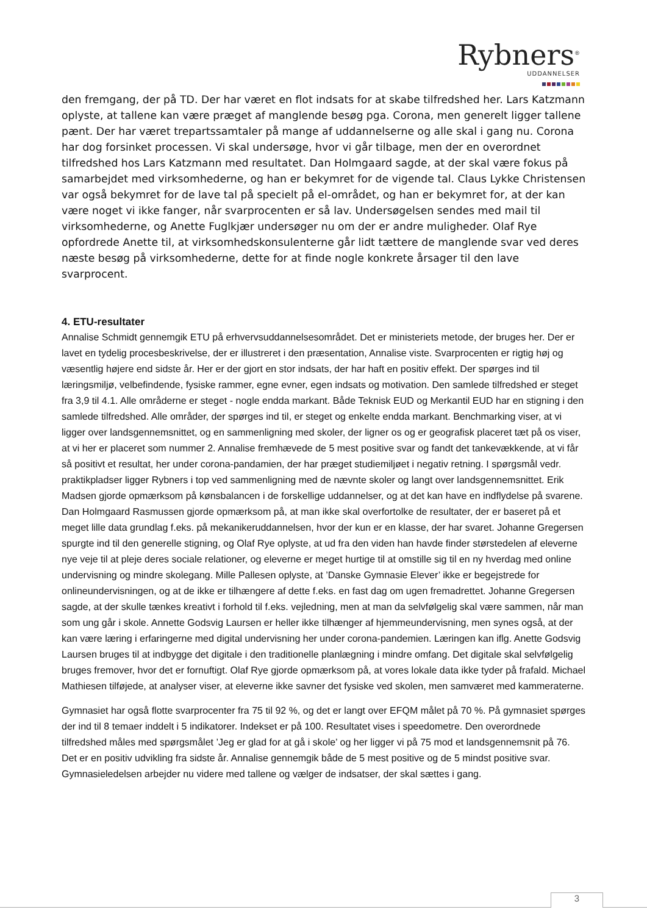Rybners<sup>®</sup>
UDDANNELSER
den fremgang, der på TD. Der har været en flot indsats for at skabe tilfredshed her. Lars Katzmann oplyste, at tallene kan være præget af manglende besøg pga. Corona, men generelt ligger tallene pænt. Der har været trepartssamtaler på mange af uddannelserne og alle skal i gang nu. Corona har dog forsinket processen. Vi skal undersøge, hvor vi går tilbage, men der en overordnet tilfredshed hos Lars Katzmann med resultatet. Dan Holmgaard sagde, at der skal være fokus på samarbejdet med virksomhederne, og han er bekymret for de vigende tal. Claus Lykke Christensen var også bekymret for de lave tal på specielt på el-området, og han er bekymret for, at der kan være noget vi ikke fanger, når svarprocenten er så lav. Undersøgelsen sendes med mail til virksomhederne, og Anette Fuglkjær undersøger nu om der er andre muligheder. Olaf Rye opfordrede Anette til, at virksomhedskonsulenterne går lidt tættere de manglende svar ved deres næste besøg på virksomhederne, dette for at finde nogle konkrete årsager til den lave svarprocent.
4. ETU-resultater
Annalise Schmidt gennemgik ETU på erhvervsuddannelsesområdet. Det er ministeriets metode, der bruges her. Der er lavet en tydelig procesbeskrivelse, der er illustreret i den præsentation, Annalise viste. Svarprocenten er rigtig høj og væsentlig højere end sidste år. Her er der gjort en stor indsats, der har haft en positiv effekt. Der spørges ind til læringsmiljø, velbefindende, fysiske rammer, egne evner, egen indsats og motivation. Den samlede tilfredshed er steget fra 3,9 til 4.1. Alle områderne er steget - nogle endda markant. Både Teknisk EUD og Merkantil EUD har en stigning i den samlede tilfredshed. Alle områder, der spørges ind til, er steget og enkelte endda markant. Benchmarking viser, at vi ligger over landsgennemsnittet, og en sammenligning med skoler, der ligner os og er geografisk placeret tæt på os viser, at vi her er placeret som nummer 2. Annalise fremhævede de 5 mest positive svar og fandt det tankevækkende, at vi får så positivt et resultat, her under corona-pandamien, der har præget studiemiljøet i negativ retning. I spørgsmål vedr. praktikpladser ligger Rybners i top ved sammenligning med de nævnte skoler og langt over landsgennemsnittet. Erik Madsen gjorde opmærksom på kønsbalancen i de forskellige uddannelser, og at det kan have en indflydelse på svarene. Dan Holmgaard Rasmussen gjorde opmærksom på, at man ikke skal overfortolke de resultater, der er baseret på et meget lille data grundlag f.eks. på mekanikeruddannelsen, hvor der kun er en klasse, der har svaret. Johanne Gregersen spurgte ind til den generelle stigning, og Olaf Rye oplyste, at ud fra den viden han havde finder størstedelen af eleverne nye veje til at pleje deres sociale relationer, og eleverne er meget hurtige til at omstille sig til en ny hverdag med online undervisning og mindre skolegang. Mille Pallesen oplyste, at ’Danske Gymnasie Elever’ ikke er begejstrede for onlineundervisningen, og at de ikke er tilhængere af dette f.eks. en fast dag om ugen fremadrettet. Johanne Gregersen sagde, at der skulle tænkes kreativt i forhold til f.eks. vejledning, men at man da selvfølgelig skal være sammen, når man som ung går i skole. Annette Godsvig Laursen er heller ikke tilhænger af hjemmeundervisning, men synes også, at der kan være læring i erfaringerne med digital undervisning her under corona-pandemien. Læringen kan iflg. Anette Godsvig Laursen bruges til at indbygge det digitale i den traditionelle planlægning i mindre omfang. Det digitale skal selvfølgelig bruges fremover, hvor det er fornuftigt. Olaf Rye gjorde opmærksom på, at vores lokale data ikke tyder på frafald. Michael Mathiesen tilføjede, at analyser viser, at eleverne ikke savner det fysiske ved skolen, men samværet med kammeraterne.
Gymnasiet har også flotte svarprocenter fra 75 til 92 %, og det er langt over EFQM målet på 70 %. På gymnasiet spørges der ind til 8 temaer inddelt i 5 indikatorer. Indekset er på 100. Resultatet vises i speedometre. Den overordnede tilfredshed måles med spørgsmålet ’Jeg er glad for at gå i skole’ og her ligger vi på 75 mod et landsgennemsnit på 76. Det er en positiv udvikling fra sidste år. Annalise gennemgik både de 5 mest positive og de 5 mindst positive svar. Gymnasieledelsen arbejder nu videre med tallene og vælger de indsatser, der skal sættes i gang.
3